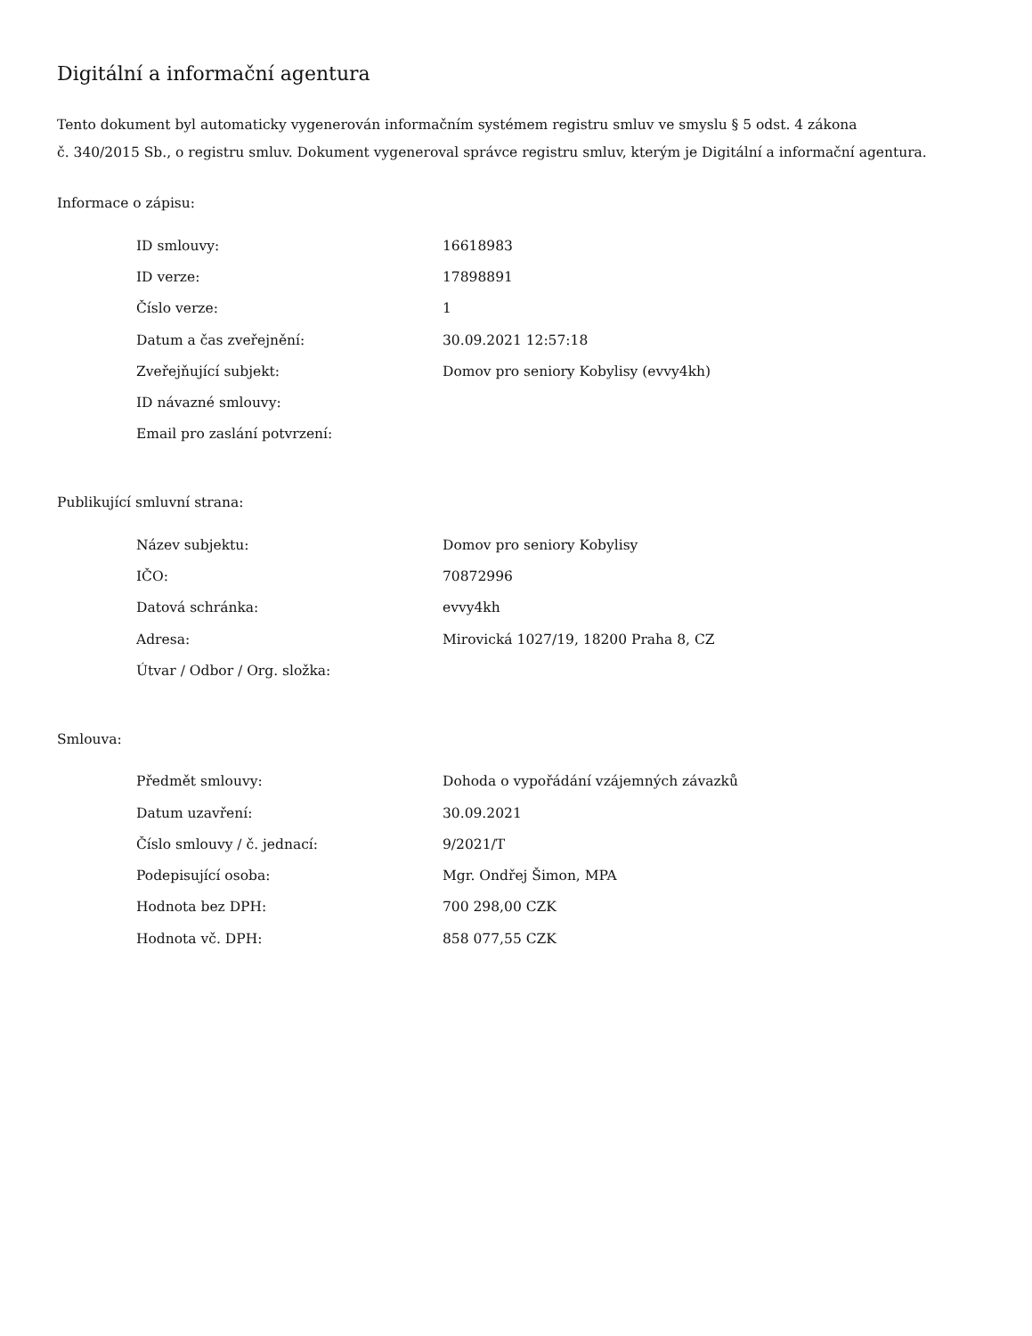Digitální a informační agentura
Tento dokument byl automaticky vygenerován informačním systémem registru smluv ve smyslu § 5 odst. 4 zákona
č. 340/2015 Sb., o registru smluv. Dokument vygeneroval správce registru smluv, kterým je Digitální a informační agentura.
Informace o zápisu:
| ID smlouvy: | 16618983 |
| ID verze: | 17898891 |
| Číslo verze: | 1 |
| Datum a čas zveřejnění: | 30.09.2021 12:57:18 |
| Zveřejňující subjekt: | Domov pro seniory Kobylisy (evvy4kh) |
| ID návazné smlouvy: | |
| Email pro zaslání potvrzení: | |
Publikující smluvní strana:
| Název subjektu: | Domov pro seniory Kobylisy |
| IČO: | 70872996 |
| Datová schránka: | evvy4kh |
| Adresa: | Mirovická 1027/19, 18200 Praha 8, CZ |
| Útvar / Odbor / Org. složka: | |
Smlouva:
| Předmět smlouvy: | Dohoda o vypořádání vzájemných závazků |
| Datum uzavření: | 30.09.2021 |
| Číslo smlouvy / č. jednací: | 9/2021/T |
| Podepisující osoba: | Mgr. Ondřej Šimon, MPA |
| Hodnota bez DPH: | 700 298,00 CZK |
| Hodnota vč. DPH: | 858 077,55 CZK |